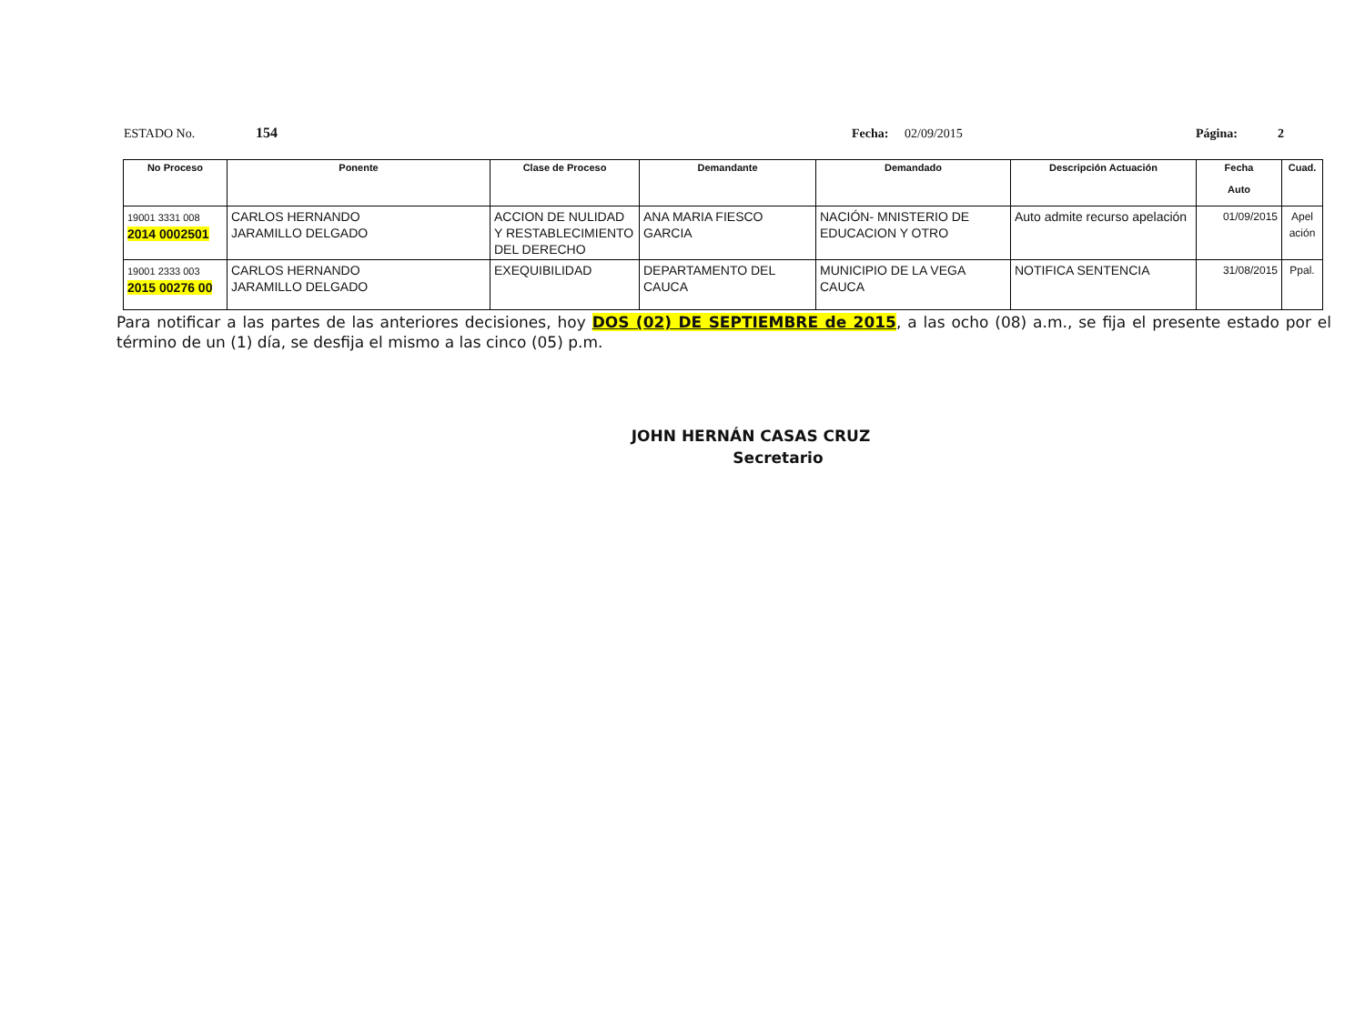ESTADO No. 154 Fecha: 02/09/2015 Página: 2
| No Proceso | Ponente | Clase de Proceso | Demandante | Demandado | Descripción Actuación | Fecha Auto | Cuad. |
| --- | --- | --- | --- | --- | --- | --- | --- |
| 19001 3331 008 2014 0002501 | CARLOS HERNANDO JARAMILLO DELGADO | ACCION DE NULIDAD Y RESTABLECIMIENTO DEL DERECHO | ANA MARIA FIESCO GARCIA | NACIÓN- MNISTERIO DE EDUCACION Y OTRO | Auto admite recurso apelación | 01/09/2015 | Apel ación |
| 19001 2333 003 2015 00276 00 | CARLOS HERNANDO JARAMILLO DELGADO | EXEQUIBILIDAD | DEPARTAMENTO DEL CAUCA | MUNICIPIO DE LA VEGA CAUCA | NOTIFICA SENTENCIA | 31/08/2015 | Ppal. |
Para notificar a las partes de las anteriores decisiones, hoy DOS (02) DE SEPTIEMBRE de 2015, a las ocho (08) a.m., se fija el presente estado por el término de un (1) día, se desfija el mismo a las cinco (05) p.m.
JOHN HERNÁN CASAS CRUZ
Secretario